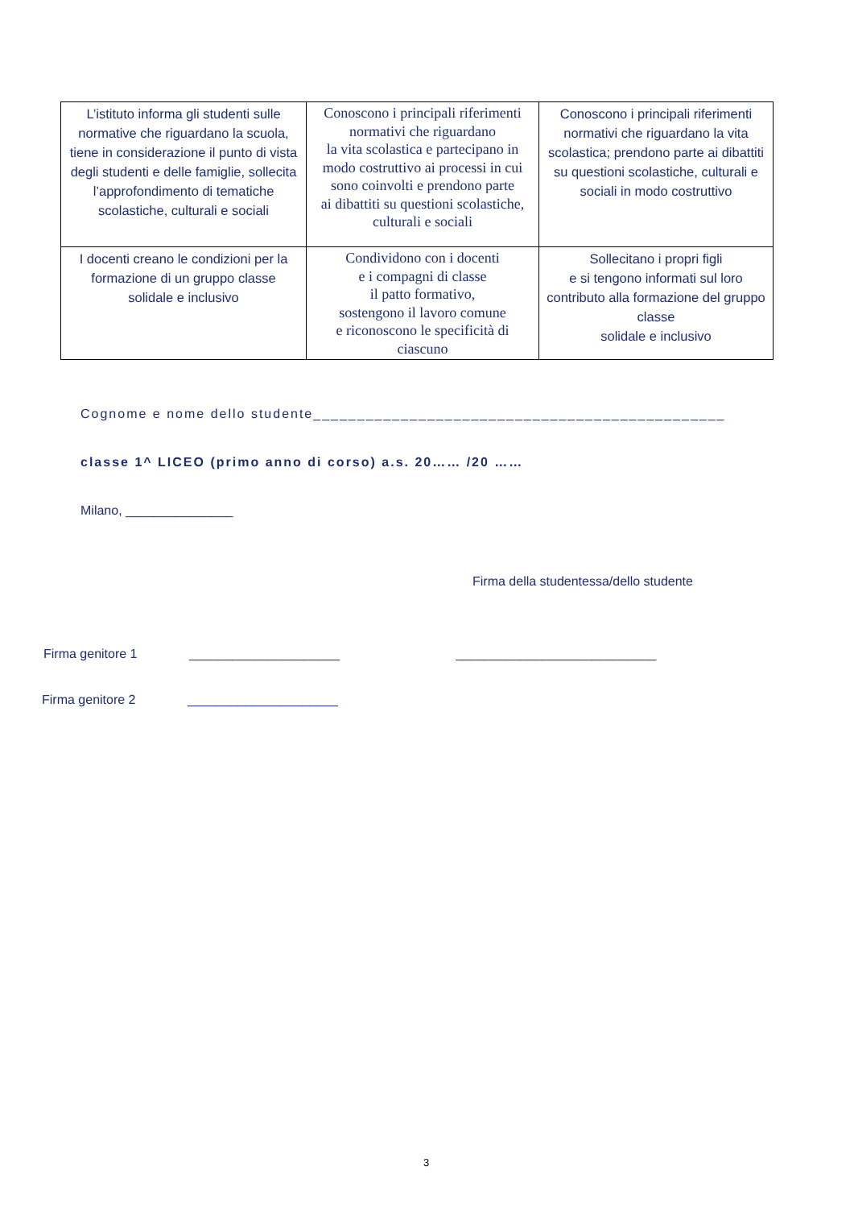| L’istituto informa gli studenti sulle normative che riguardano la scuola, tiene in considerazione il punto di vista degli studenti e delle famiglie, sollecita l’approfondimento di tematiche scolastiche, culturali e sociali | Conoscono i principali riferimenti normativi che riguardano la vita scolastica e partecipano in modo costruttivo ai processi in cui sono coinvolti e prendono parte ai dibattiti su questioni scolastiche, culturali e sociali | Conoscono i principali riferimenti normativi che riguardano la vita scolastica; prendono parte ai dibattiti su questioni scolastiche, culturali e sociali in modo costruttivo |
| I docenti creano le condizioni per la formazione di un gruppo classe solidale e inclusivo | Condividono con i docenti e i compagni di classe il patto formativo, sostengono il lavoro comune e riconoscono le specificità di ciascuno | Sollecitano i propri figli e si tengono informati sul loro contributo alla formazione del gruppo classe solidale e inclusivo |
Cognome e nome dello studente_______________________________________________
classe 1^ LICEO (primo anno di corso) a.s. 20…… /20 ……
Milano, _______________
Firma della studentessa/dello studente
Firma genitore 1 _____________________ ____________________________
Firma genitore 2 _____________________
3